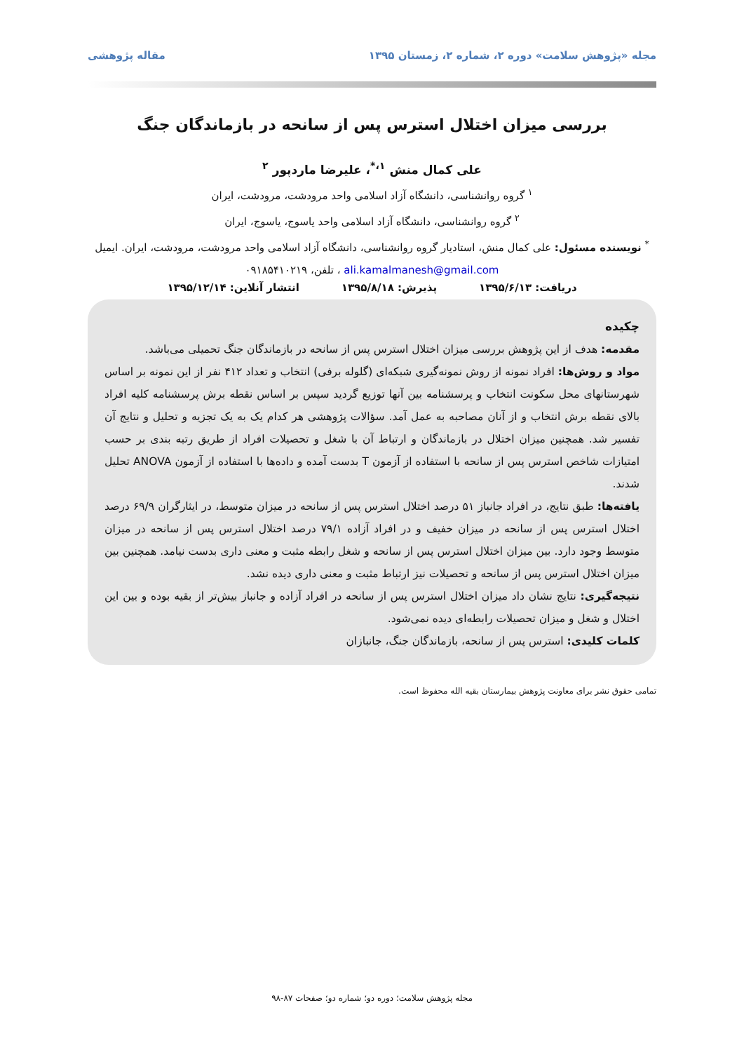مجله «پژوهش سلامت» دوره ۲، شماره ۲، زمستان ۱۳۹۵ مقاله پژوهشی
بررسی میزان اختلال استرس پس از سانحه در بازماندگان جنگ
علی کمال منش <sup>۱،*</sup>، علیرضا ماردپور <sup>۲</sup>
<sup>۱</sup> گروه روانشناسی، دانشگاه آزاد اسلامی واحد مرودشت، مرودشت، ایران
<sup>۲</sup> گروه روانشناسی، دانشگاه آزاد اسلامی واحد یاسوج، یاسوج، ایران
<sup>*</sup> نویسنده مسئول: علی کمال منش، استادیار گروه روانشناسی، دانشگاه آزاد اسلامی واحد مرودشت، مرودشت، ایران. ایمیل ali.kamalmanesh@gmail.com ، تلفن، ۰۹۱۸۵۴۱۰۲۱۹
دریافت: ۱۳۹۵/۶/۱۳ پذیرش: ۱۳۹۵/۸/۱۸ انتشار آنلاین: ۱۳۹۵/۱۲/۱۴
چکیده
مقدمه: هدف از این پژوهش بررسی میزان اختلال استرس پس از سانحه در بازماندگان جنگ تحمیلی می‌باشد.
مواد و روش‌ها: افراد نمونه از روش نمونه‌گیری شبکه‌ای (گلوله برفی) انتخاب و تعداد ۴۱۲ نفر از این نمونه بر اساس شهرستانهای محل سکونت انتخاب و پرسشنامه بین آنها توزیع گردید سپس بر اساس نقطه برش پرسشنامه کلیه افراد بالای نقطه برش انتخاب و از آنان مصاحبه به عمل آمد. سؤالات پژوهشی هر کدام یک به یک تجزیه و تحلیل و نتایج آن تفسیر شد. همچنین میزان اختلال در بازماندگان و ارتباط آن با شغل و تحصیلات افراد از طریق رتبه بندی بر حسب امتیازات شاخص استرس پس از سانحه با استفاده از آزمون T بدست آمده و داده‌ها با استفاده از آزمون ANOVA تحلیل شدند.
یافته‌ها: طبق نتایج، در افراد جانباز ۵۱ درصد اختلال استرس پس از سانحه در میزان متوسط، در ایثارگران ۶۹/۹ درصد اختلال استرس پس از سانحه در میزان خفیف و در افراد آزاده ۷۹/۱ درصد اختلال استرس پس از سانحه در میزان متوسط وجود دارد. بین میزان اختلال استرس پس از سانحه و شغل رابطه مثبت و معنی داری بدست نیامد. همچنین بین میزان اختلال استرس پس از سانحه و تحصیلات نیز ارتباط مثبت و معنی داری دیده نشد.
نتیجه‌گیری: نتایج نشان داد میزان اختلال استرس پس از سانحه در افراد آزاده و جانباز بیش‌تر از بقیه بوده و بین این اختلال و شغل و میزان تحصیلات رابطه‌ای دیده نمی‌شود.
کلمات کلیدی: استرس پس از سانحه، بازماندگان جنگ، جانبازان
تمامی حقوق نشر برای معاونت پژوهش بیمارستان بقیه الله محفوظ است.
مجله پژوهش سلامت؛ دوره دو؛ شماره دو؛ صفحات ۸۷-۹۸